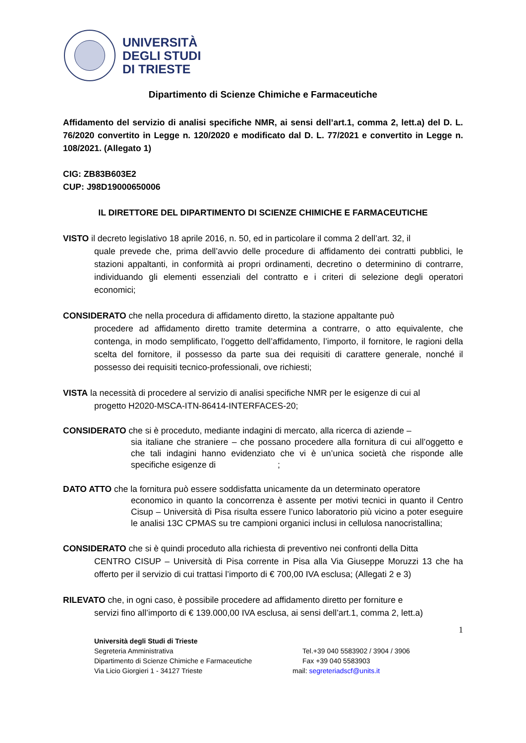UNIVERSITÀ
DEGLI STUDI
DI TRIESTE
Dipartimento di Scienze Chimiche e Farmaceutiche
Affidamento del servizio di analisi specifiche NMR, ai sensi dell’art.1, comma 2, lett.a) del D. L. 76/2020 convertito in Legge n. 120/2020 e modificato dal D. L. 77/2021 e convertito in Legge n. 108/2021. (Allegato 1)
CIG: ZB83B603E2
CUP: J98D19000650006
IL DIRETTORE DEL DIPARTIMENTO DI SCIENZE CHIMICHE E FARMACEUTICHE
VISTO il decreto legislativo 18 aprile 2016, n. 50, ed in particolare il comma 2 dell’art. 32, il
quale prevede che, prima dell’avvio delle procedure di affidamento dei contratti pubblici, le stazioni appaltanti, in conformità ai propri ordinamenti, decretino o determinino di contrarre, individuando gli elementi essenziali del contratto e i criteri di selezione degli operatori economici;
CONSIDERATO che nella procedura di affidamento diretto, la stazione appaltante può
procedere ad affidamento diretto tramite determina a contrarre, o atto equivalente, che contenga, in modo semplificato, l’oggetto dell’affidamento, l’importo, il fornitore, le ragioni della scelta del fornitore, il possesso da parte sua dei requisiti di carattere generale, nonché il possesso dei requisiti tecnico-professionali, ove richiesti;
VISTA la necessità di procedere al servizio di analisi specifiche NMR per le esigenze di cui al
progetto H2020-MSCA-ITN-86414-INTERFACES-20;
CONSIDERATO che si è proceduto, mediante indagini di mercato, alla ricerca di aziende –
sia italiane che straniere – che possano procedere alla fornitura di cui all’oggetto e che tali indagini hanno evidenziato che vi è un’unica società che risponde alle specifiche esigenze di ;
DATO ATTO che la fornitura può essere soddisfatta unicamente da un determinato operatore
economico in quanto la concorrenza è assente per motivi tecnici in quanto il Centro Cisup – Università di Pisa risulta essere l’unico laboratorio più vicino a poter eseguire le analisi 13C CPMAS su tre campioni organici inclusi in cellulosa nanocristallina;
CONSIDERATO che si è quindi proceduto alla richiesta di preventivo nei confronti della Ditta
CENTRO CISUP – Università di Pisa corrente in Pisa alla Via Giuseppe Moruzzi 13 che ha offerto per il servizio di cui trattasi l’importo di € 700,00 IVA esclusa; (Allegati 2 e 3)
RILEVATO che, in ogni caso, è possibile procedere ad affidamento diretto per forniture e
servizi fino all’importo di € 139.000,00 IVA esclusa, ai sensi dell’art.1, comma 2, lett.a)
1
Università degli Studi di Trieste
Segreteria Amministrativa Tel.+39 040 5583902 / 3904 / 3906
Dipartimento di Scienze Chimiche e Farmaceutiche Fax +39 040 5583903
Via Licio Giorgieri 1 - 34127 Trieste mail: segreteriadscf@units.it